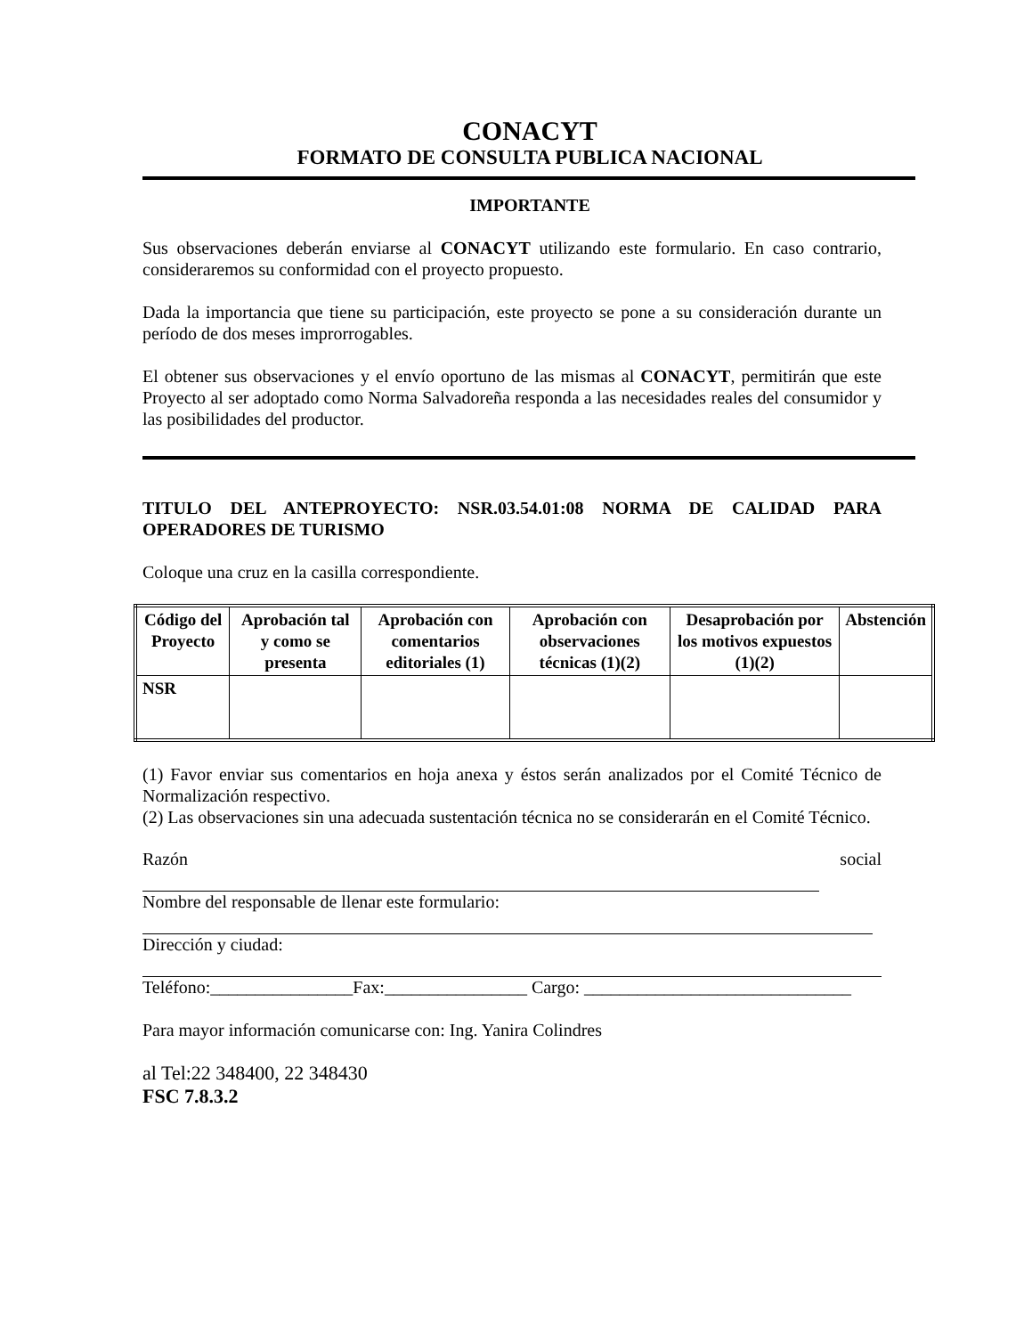CONACYT
FORMATO DE CONSULTA PUBLICA NACIONAL
IMPORTANTE
Sus observaciones deberán enviarse al CONACYT utilizando este formulario. En caso contrario, consideraremos su conformidad con el proyecto propuesto.
Dada la importancia que tiene su participación, este proyecto se pone a su consideración durante un período de dos meses improrrogables.
El obtener sus observaciones y el envío oportuno de las mismas al CONACYT, permitirán que este Proyecto al ser adoptado como Norma Salvadoreña responda a las necesidades reales del consumidor y las posibilidades del productor.
TITULO DEL ANTEPROYECTO: NSR.03.54.01:08 NORMA DE CALIDAD PARA OPERADORES DE TURISMO
Coloque una cruz en la casilla correspondiente.
| Código del Proyecto | Aprobación tal y como se presenta | Aprobación con comentarios editoriales (1) | Aprobación con observaciones técnicas (1)(2) | Desaprobación por los motivos expuestos (1)(2) | Abstención |
| --- | --- | --- | --- | --- | --- |
| NSR | | | | | |
(1) Favor enviar sus comentarios en hoja anexa y éstos serán analizados por el Comité Técnico de Normalización respectivo.
(2) Las observaciones sin una adecuada sustentación técnica no se considerarán en el Comité Técnico.
Razón social
Nombre del responsable de llenar este formulario:
Dirección y ciudad:
Teléfono:________________Fax:________________ Cargo: ______________________________
Para mayor información comunicarse con: Ing. Yanira Colindres
al Tel:22 348400, 22 348430
FSC 7.8.3.2